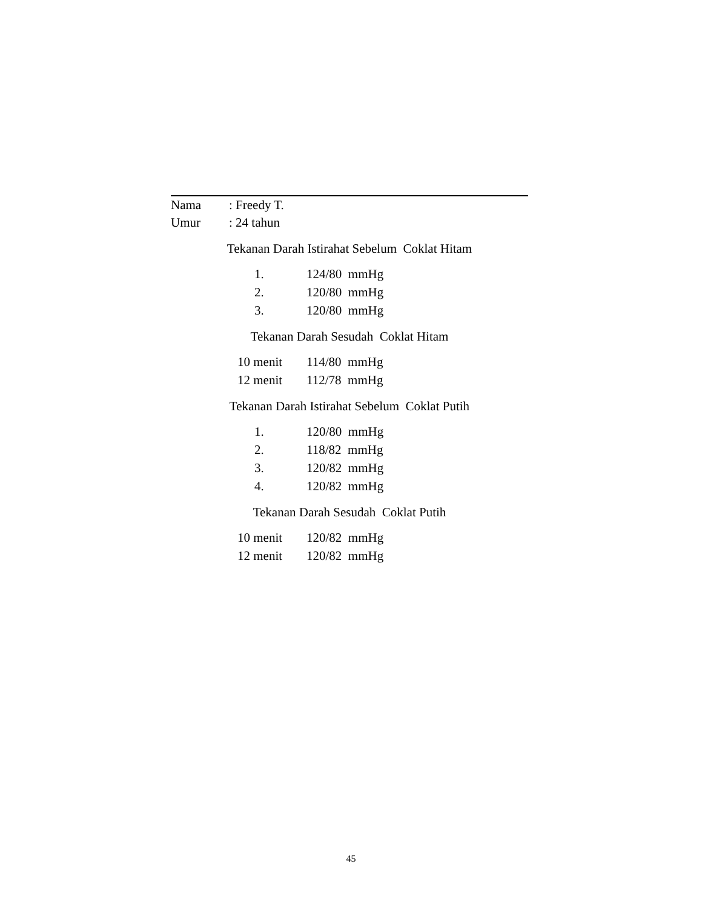| Nama | : Freedy T. |
| Umur | : 24 tahun |
Tekanan Darah Istirahat Sebelum Coklat Hitam
| 1. | 124/80 mmHg |
| 2. | 120/80 mmHg |
| 3. | 120/80 mmHg |
Tekanan Darah Sesudah Coklat Hitam
| 10 menit | 114/80 mmHg |
| 12 menit | 112/78 mmHg |
Tekanan Darah Istirahat Sebelum Coklat Putih
| 1. | 120/80 mmHg |
| 2. | 118/82 mmHg |
| 3. | 120/82 mmHg |
| 4. | 120/82 mmHg |
Tekanan Darah Sesudah Coklat Putih
| 10 menit | 120/82 mmHg |
| 12 menit | 120/82 mmHg |
45